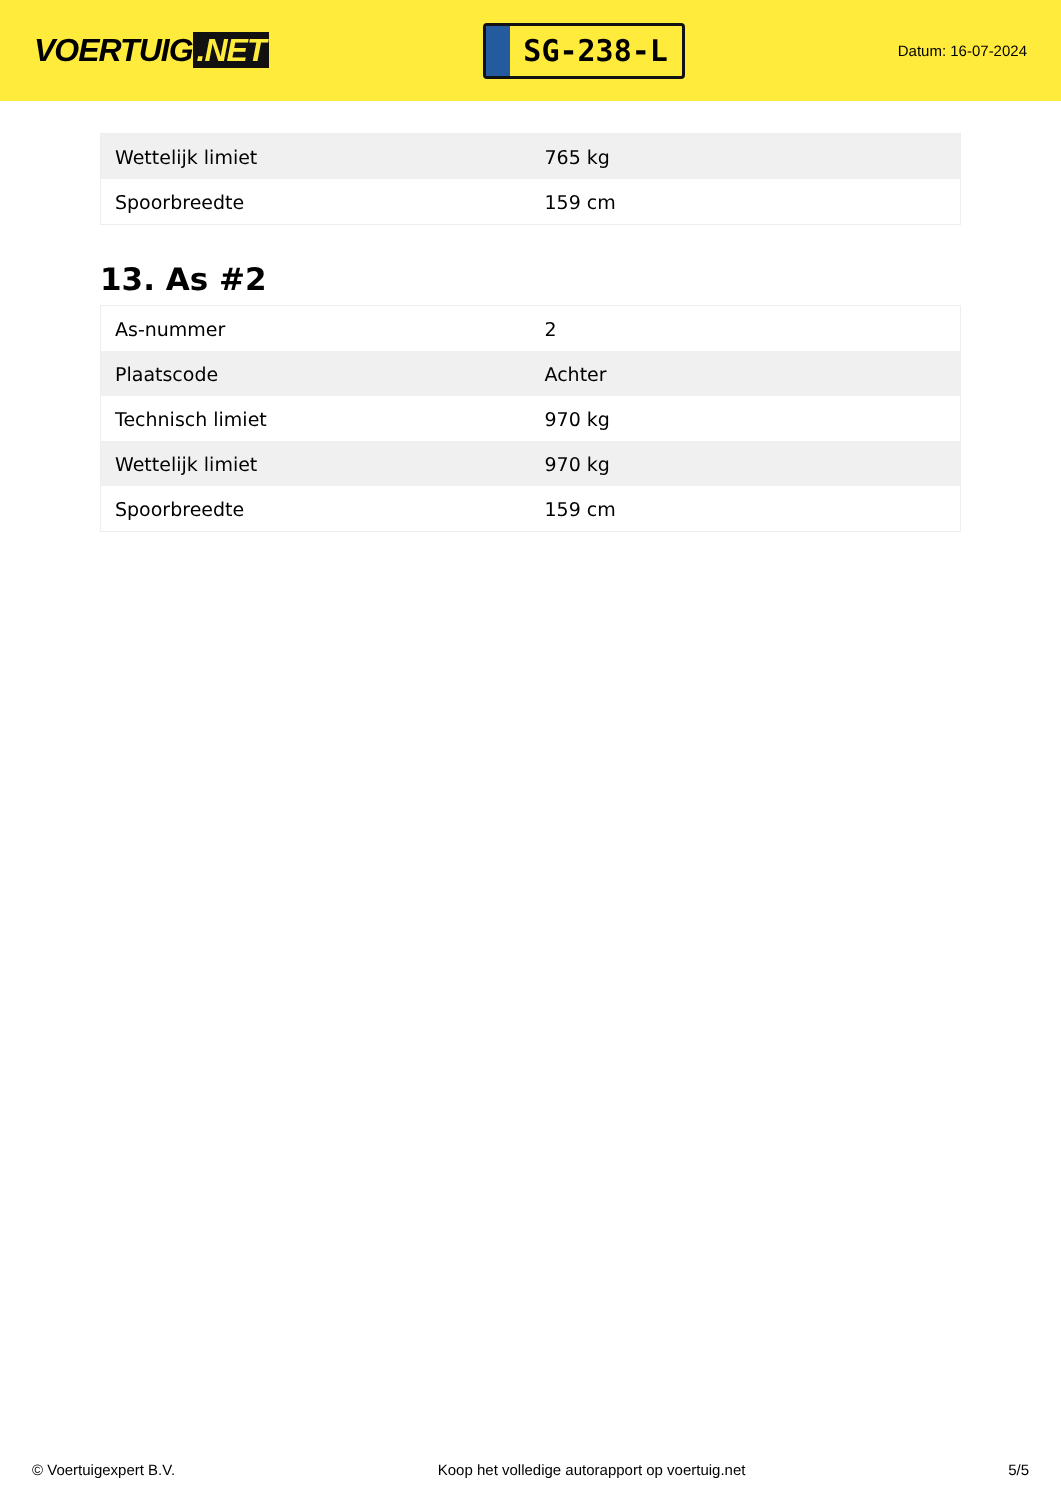VOERTUIG.NET
SG-238-L
Datum: 16-07-2024
| Wettelijk limiet | 765 kg |
| Spoorbreedte | 159 cm |
13. As #2
| As-nummer | 2 |
| Plaatscode | Achter |
| Technisch limiet | 970 kg |
| Wettelijk limiet | 970 kg |
| Spoorbreedte | 159 cm |
© Voertuigexpert B.V. Koop het volledige autorapport op voertuig.net 5/5